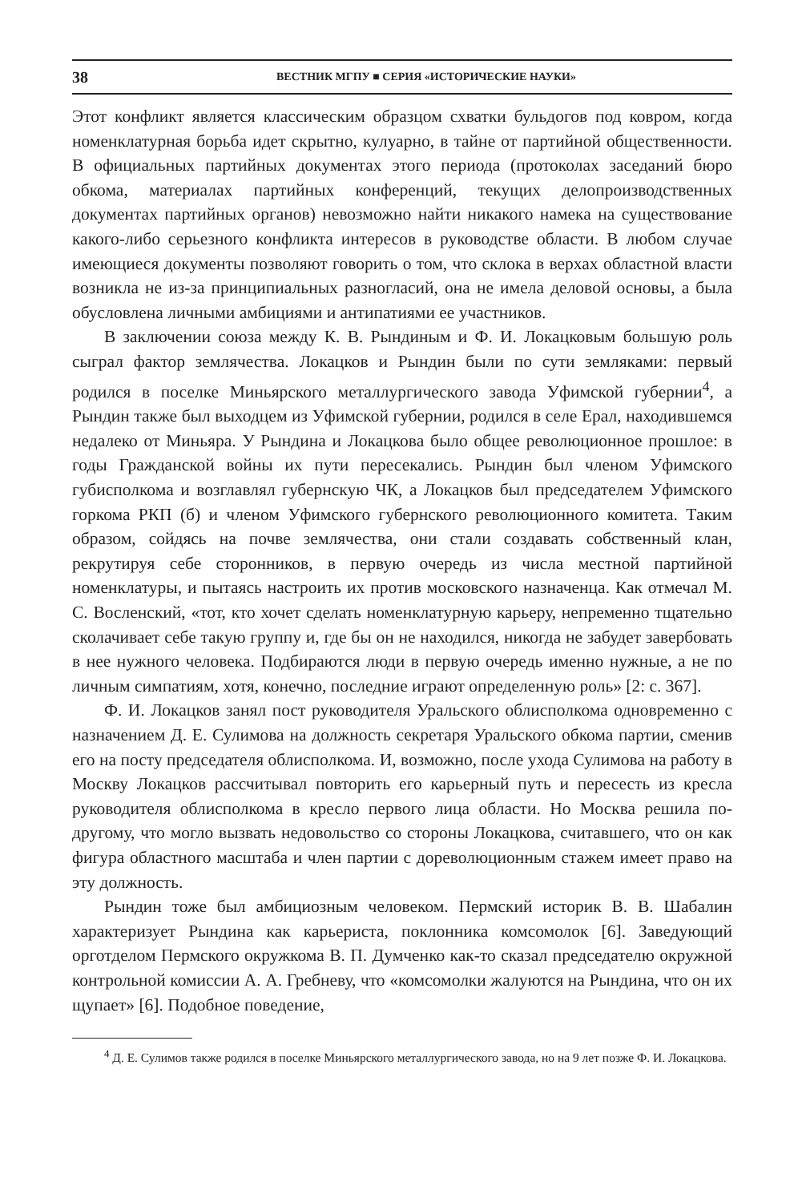38 ВЕСТНИК МГПУ ■ СЕРИЯ «ИСТОРИЧЕСКИЕ НАУКИ»
Этот конфликт является классическим образцом схватки бульдогов под ковром, когда номенклатурная борьба идет скрытно, кулуарно, в тайне от партийной общественности. В официальных партийных документах этого периода (протоколах заседаний бюро обкома, материалах партийных конференций, текущих делопроизводственных документах партийных органов) невозможно найти никакого намека на существование какого-либо серьезного конфликта интересов в руководстве области. В любом случае имеющиеся документы позволяют говорить о том, что склока в верхах областной власти возникла не из-за принципиальных разногласий, она не имела деловой основы, а была обусловлена личными амбициями и антипатиями ее участников.
В заключении союза между К. В. Рындиным и Ф. И. Локацковым большую роль сыграл фактор землячества. Локацков и Рындин были по сути земляками: первый родился в поселке Миньярского металлургического завода Уфимской губернии<sup>4</sup>, а Рындин также был выходцем из Уфимской губернии, родился в селе Ерал, находившемся недалеко от Миньяра. У Рындина и Локацкова было общее революционное прошлое: в годы Гражданской войны их пути пересекались. Рындин был членом Уфимского губисполкома и возглавлял губернскую ЧК, а Локацков был председателем Уфимского горкома РКП (б) и членом Уфимского губернского революционного комитета. Таким образом, сойдясь на почве землячества, они стали создавать собственный клан, рекрутируя себе сторонников, в первую очередь из числа местной партийной номенклатуры, и пытаясь настроить их против московского назначенца. Как отмечал М. С. Восленский, «тот, кто хочет сделать номенклатурную карьеру, непременно тщательно сколачивает себе такую группу и, где бы он не находился, никогда не забудет завербовать в нее нужного человека. Подбираются люди в первую очередь именно нужные, а не по личным симпатиям, хотя, конечно, последние играют определенную роль» [2: с. 367].
Ф. И. Локацков занял пост руководителя Уральского облисполкома одновременно с назначением Д. Е. Сулимова на должность секретаря Уральского обкома партии, сменив его на посту председателя облисполкома. И, возможно, после ухода Сулимова на работу в Москву Локацков рассчитывал повторить его карьерный путь и пересесть из кресла руководителя облисполкома в кресло первого лица области. Но Москва решила по-другому, что могло вызвать недовольство со стороны Локацкова, считавшего, что он как фигура областного масштаба и член партии с дореволюционным стажем имеет право на эту должность.
Рындин тоже был амбициозным человеком. Пермский историк В. В. Шабалин характеризует Рындина как карьериста, поклонника комсомолок [6]. Заведующий орготделом Пермского окружкома В. П. Думченко как-то сказал председателю окружной контрольной комиссии А. А. Гребневу, что «комсомолки жалуются на Рындина, что он их щупает» [6]. Подобное поведение,
<sup>4</sup> Д. Е. Сулимов также родился в поселке Миньярского металлургического завода, но на 9 лет позже Ф. И. Локацкова.